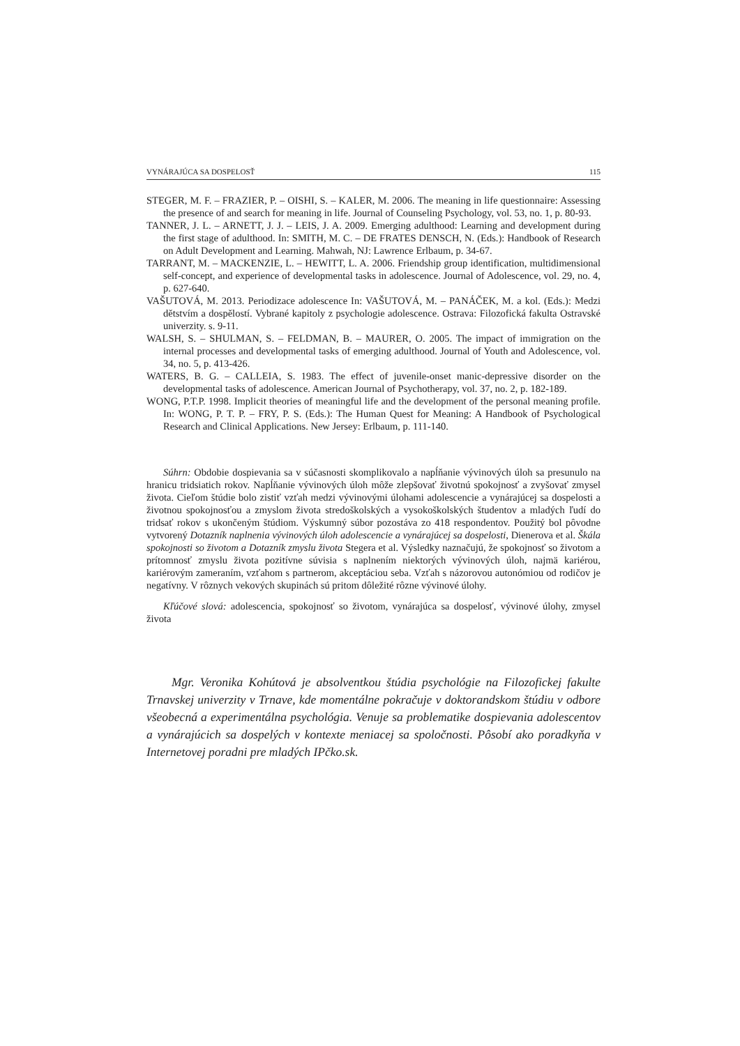VYNÁRAJÚCA SA DOSPELOSŤ 115
STEGER, M. F. – FRAZIER, P. – OISHI, S. – KALER, M. 2006. The meaning in life questionnaire: Assessing the presence of and search for meaning in life. Journal of Counseling Psychology, vol. 53, no. 1, p. 80-93.
TANNER, J. L. – ARNETT, J. J. – LEIS, J. A. 2009. Emerging adulthood: Learning and development during the first stage of adulthood. In: SMITH, M. C. – DE FRATES DENSCH, N. (Eds.): Handbook of Research on Adult Development and Learning. Mahwah, NJ: Lawrence Erlbaum, p. 34-67.
TARRANT, M. – MACKENZIE, L. – HEWITT, L. A. 2006. Friendship group identification, multidimensional self-concept, and experience of developmental tasks in adolescence. Journal of Adolescence, vol. 29, no. 4, p. 627-640.
VAŠUTOVÁ, M. 2013. Periodizace adolescence In: VAŠUTOVÁ, M. – PANÁČEK, M. a kol. (Eds.): Medzi dětstvím a dospělostí. Vybrané kapitoly z psychologie adolescence. Ostrava: Filozofická fakulta Ostravské univerzity. s. 9-11.
WALSH, S. – SHULMAN, S. – FELDMAN, B. – MAURER, O. 2005. The impact of immigration on the internal processes and developmental tasks of emerging adulthood. Journal of Youth and Adolescence, vol. 34, no. 5, p. 413-426.
WATERS, B. G. – CALLEIA, S. 1983. The effect of juvenile-onset manic-depressive disorder on the developmental tasks of adolescence. American Journal of Psychotherapy, vol. 37, no. 2, p. 182-189.
WONG, P.T.P. 1998. Implicit theories of meaningful life and the development of the personal meaning profile. In: WONG, P. T. P. – FRY, P. S. (Eds.): The Human Quest for Meaning: A Handbook of Psychological Research and Clinical Applications. New Jersey: Erlbaum, p. 111-140.
Súhrn: Obdobie dospievania sa v súčasnosti skomplikovalo a napĺňanie vývinových úloh sa presunulo na hranicu tridsiatich rokov. Napĺňanie vývinových úloh môže zlepšovať životnú spokojnosť a zvyšovať zmysel života. Cieľom štúdie bolo zistiť vzťah medzi vývinovými úlohami adolescencie a vynárajúcej sa dospelosti a životnou spokojnosťou a zmyslom života stredoškolských a vysokoškolských študentov a mladých ľudí do tridsať rokov s ukončeným štúdiom. Výskumný súbor pozostáva zo 418 respondentov. Použitý bol pôvodne vytvorený Dotazník naplnenia vývinových úloh adolescencie a vynárajúcej sa dospelosti, Dienerova et al. Škála spokojnosti so životom a Dotazník zmyslu života Stegera et al. Výsledky naznačujú, že spokojnosť so životom a prítomnosť zmyslu života pozitívne súvisia s naplnením niektorých vývinových úloh, najmä kariérou, kariérovým zameraním, vzťahom s partnerom, akceptáciou seba. Vzťah s názorovou autonómiou od rodičov je negatívny. V rôznych vekových skupinách sú pritom dôležité rôzne vývinové úlohy.
Kľúčové slová: adolescencia, spokojnosť so životom, vynárajúca sa dospelosť, vývinové úlohy, zmysel života
Mgr. Veronika Kohútová je absolventkou štúdia psychológie na Filozofickej fakulte Trnavskej univerzity v Trnave, kde momentálne pokračuje v doktorandskom štúdiu v odbore všeobecná a experimentálna psychológia. Venuje sa problematike dospievania adolescentov a vynárajúcich sa dospelých v kontexte meniacej sa spoločnosti. Pôsobí ako poradkyňa v Internetovej poradni pre mladých IPčko.sk.